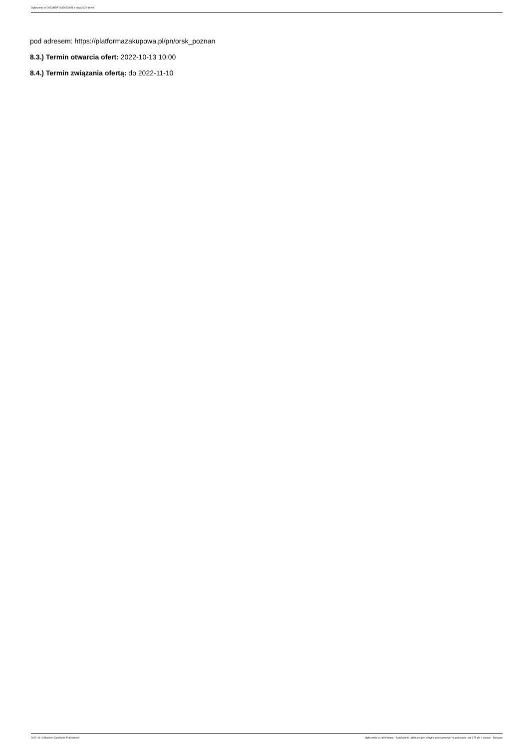Ogłoszenie nr 2022/BZP 00376233/01 z dnia 2022-10-04
pod adresem: https://platformazakupowa.pl/pn/orsk_poznan
8.3.) Termin otwarcia ofert: 2022-10-13 10:00
8.4.) Termin związania ofertą: do 2022-11-10
2022-10-04 Biuletyn Zamówień Publicznych Ogłoszenie o zamówieniu - Zamówienie udzielane jest w trybie podstawowym na podstawie: art. 275 pkt 1 ustawy - Dostawy